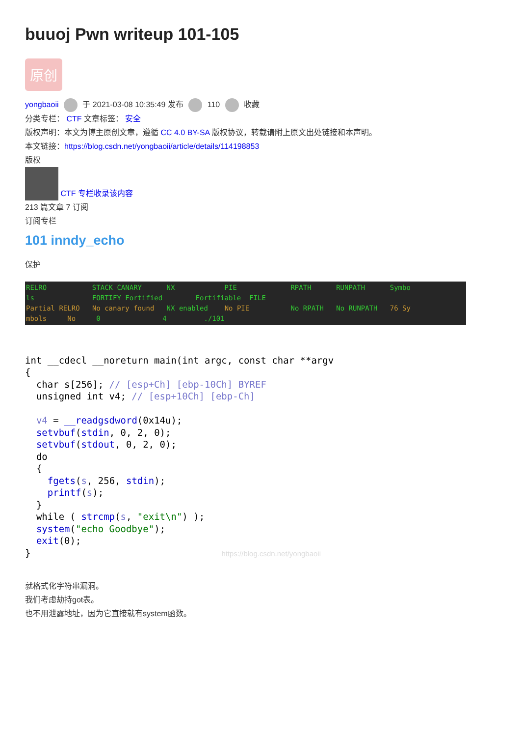buuoj Pwn writeup 101-105
原创
yongbaoii 于 2021-03-08 10:35:49 发布 110 收藏
分类专栏： CTF 文章标签： 安全
版权声明：本文为博主原创文章，遵循 CC 4.0 BY-SA 版权协议，转载请附上原文出处链接和本声明。
本文链接：https://blog.csdn.net/yongbaoii/article/details/114198853
版权
CTF 专栏收录该内容
213 篇文章 7 订阅
订阅专栏
101 inndy_echo
保护
RELRO STACK CANARY NX PIE RPATH RUNPATH Symbo ls FORTIFY Fortified Fortifiable FILE Partial RELRO No canary found NX enabled No PIE No RPATH No RUNPATH 76 Sy mbols No 0 4 ./101
int __cdecl __noreturn main(int argc, const char **argv
{
  char s[256]; // [esp+Ch] [ebp-10Ch] BYREF
  unsigned int v4; // [esp+10Ch] [ebp-Ch]

  v4 = __readgsdword(0x14u);
  setvbuf(stdin, 0, 2, 0);
  setvbuf(stdout, 0, 2, 0);
  do
  {
    fgets(s, 256, stdin);
    printf(s);
  }
  while ( strcmp(s, "exit\n") );
  system("echo Goodbye");
  exit(0);
}                                  https://blog.csdn.net/yongbaoii
就格式化字符串漏洞。
我们考虑劫持got表。
也不用泄露地址，因为它直接就有system函数。